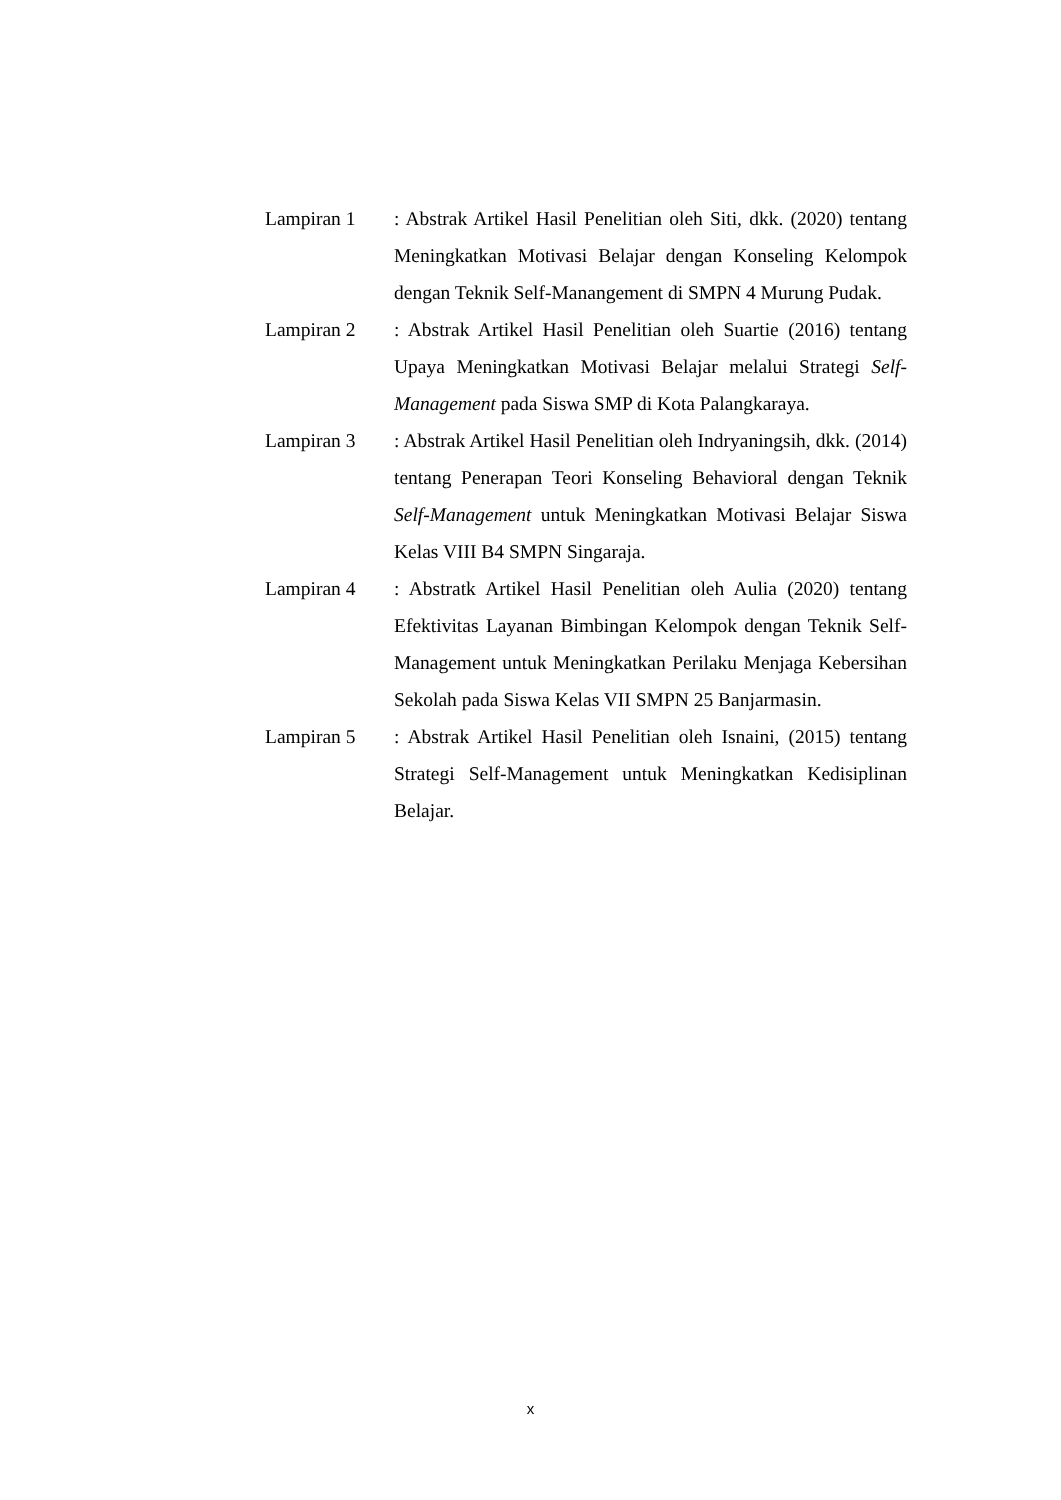Lampiran 1 : Abstrak Artikel Hasil Penelitian oleh Siti, dkk. (2020) tentang Meningkatkan Motivasi Belajar dengan Konseling Kelompok dengan Teknik Self-Manangement di SMPN 4 Murung Pudak.
Lampiran 2 : Abstrak Artikel Hasil Penelitian oleh Suartie (2016) tentang Upaya Meningkatkan Motivasi Belajar melalui Strategi Self-Management pada Siswa SMP di Kota Palangkaraya.
Lampiran 3 : Abstrak Artikel Hasil Penelitian oleh Indryaningsih, dkk. (2014) tentang Penerapan Teori Konseling Behavioral dengan Teknik Self-Management untuk Meningkatkan Motivasi Belajar Siswa Kelas VIII B4 SMPN Singaraja.
Lampiran 4 : Abstratk Artikel Hasil Penelitian oleh Aulia (2020) tentang Efektivitas Layanan Bimbingan Kelompok dengan Teknik Self-Management untuk Meningkatkan Perilaku Menjaga Kebersihan Sekolah pada Siswa Kelas VII SMPN 25 Banjarmasin.
Lampiran 5 : Abstrak Artikel Hasil Penelitian oleh Isnaini, (2015) tentang Strategi Self-Management untuk Meningkatkan Kedisiplinan Belajar.
x